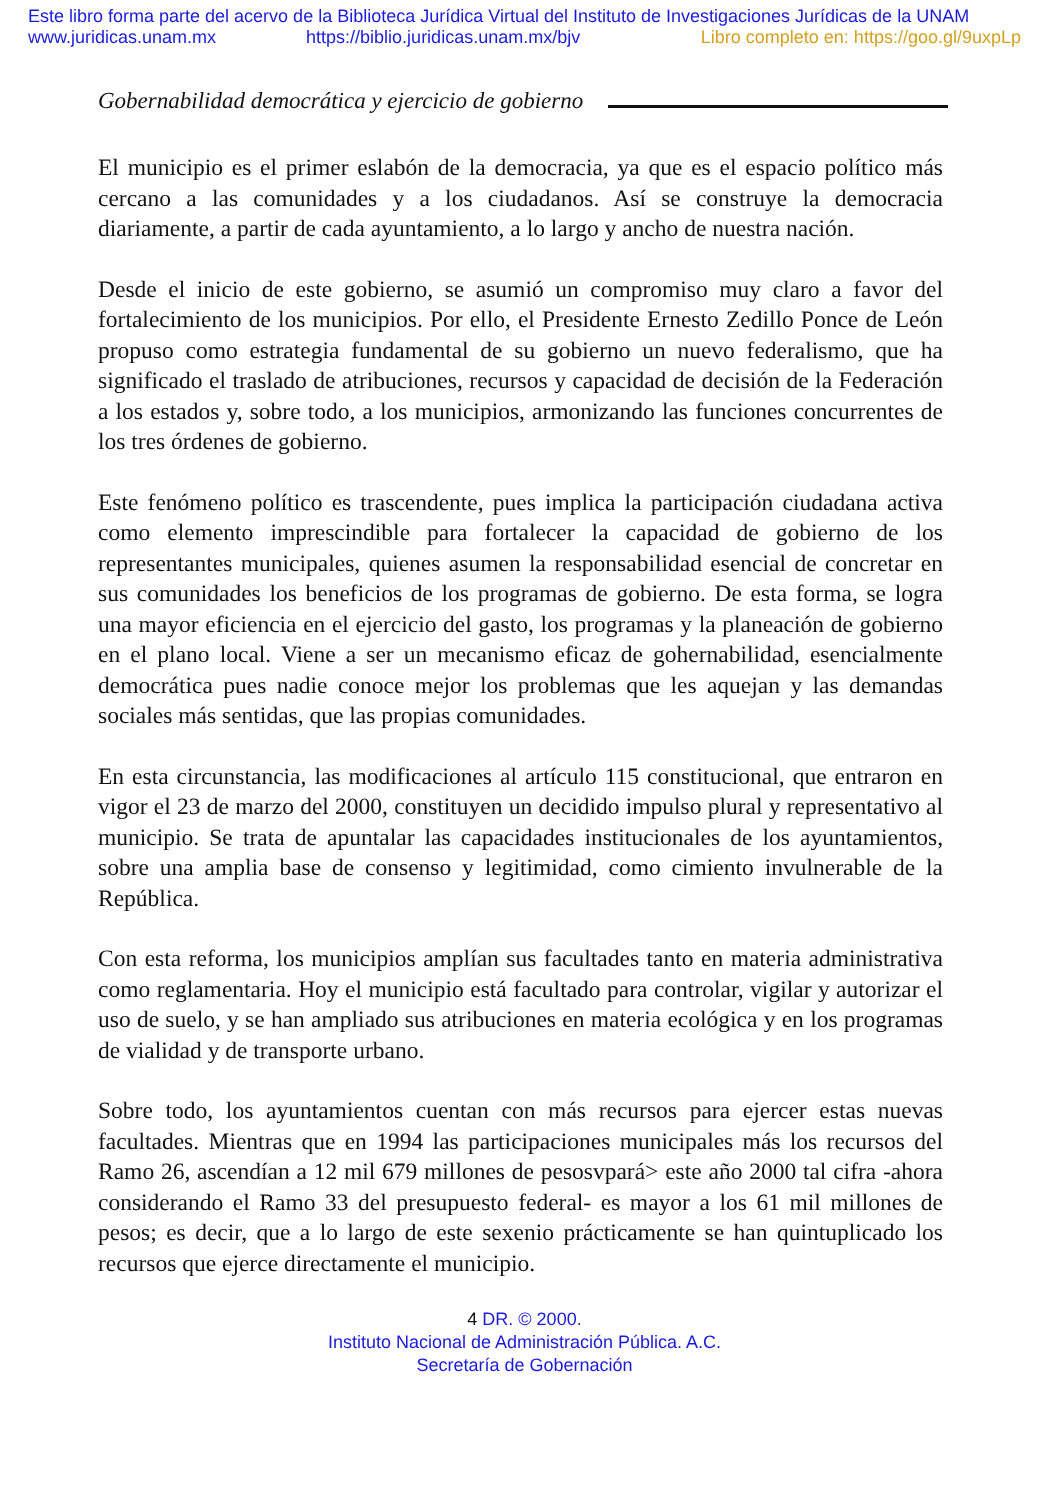Este libro forma parte del acervo de la Biblioteca Jurídica Virtual del Instituto de Investigaciones Jurídicas de la UNAM
www.juridicas.unam.mx https://biblio.juridicas.unam.mx/bjv Libro completo en: https://goo.gl/9uxpLp
Gobernabilidad democrática y ejercicio de gobierno
El municipio es el primer eslabón de la democracia, ya que es el espacio político más cercano a las comunidades y a los ciudadanos. Así se construye la democracia diariamente, a partir de cada ayuntamiento, a lo largo y ancho de nuestra nación.
Desde el inicio de este gobierno, se asumió un compromiso muy claro a favor del fortalecimiento de los municipios. Por ello, el Presidente Ernesto Zedillo Ponce de León propuso como estrategia fundamental de su gobierno un nuevo federalismo, que ha significado el traslado de atribuciones, recursos y capacidad de decisión de la Federación a los estados y, sobre todo, a los municipios, armonizando las funciones concurrentes de los tres órdenes de gobierno.
Este fenómeno político es trascendente, pues implica la participación ciudadana activa como elemento imprescindible para fortalecer la capacidad de gobierno de los representantes municipales, quienes asumen la responsabilidad esencial de concretar en sus comunidades los beneficios de los programas de gobierno. De esta forma, se logra una mayor eficiencia en el ejercicio del gasto, los programas y la planeación de gobierno en el plano local. Viene a ser un mecanismo eficaz de gohernabilidad, esencialmente democrática pues nadie conoce mejor los problemas que les aquejan y las demandas sociales más sentidas, que las propias comunidades.
En esta circunstancia, las modificaciones al artículo 115 constitucional, que entraron en vigor el 23 de marzo del 2000, constituyen un decidido impulso plural y representativo al municipio. Se trata de apuntalar las capacidades institucionales de los ayuntamientos, sobre una amplia base de consenso y legitimidad, como cimiento invulnerable de la República.
Con esta reforma, los municipios amplían sus facultades tanto en materia administrativa como reglamentaria. Hoy el municipio está facultado para controlar, vigilar y autorizar el uso de suelo, y se han ampliado sus atribuciones en materia ecológica y en los programas de vialidad y de transporte urbano.
Sobre todo, los ayuntamientos cuentan con más recursos para ejercer estas nuevas facultades. Mientras que en 1994 las participaciones municipales más los recursos del Ramo 26, ascendían a 12 mil 679 millones de pesosvpará> este año 2000 tal cifra -ahora considerando el Ramo 33 del presupuesto federal- es mayor a los 61 mil millones de pesos; es decir, que a lo largo de este sexenio prácticamente se han quintuplicado los recursos que ejerce directamente el municipio.
4 DR. © 2000.
Instituto Nacional de Administración Pública. A.C.
Secretaría de Gobernación